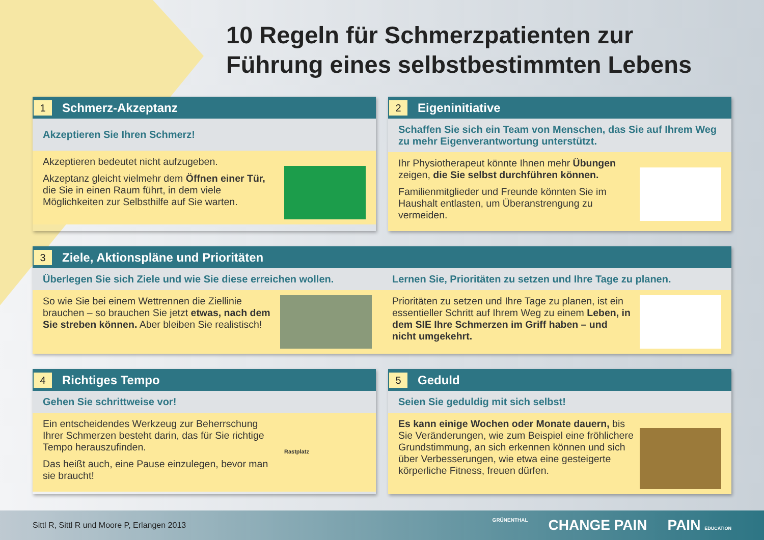10 Regeln für Schmerzpatienten zur
Führung eines selbstbestimmten Lebens
1 Schmerz-Akzeptanz
Akzeptieren Sie Ihren Schmerz!
Akzeptieren bedeutet nicht aufzugeben.
Akzeptanz gleicht vielmehr dem Öffnen einer Tür, die Sie in einen Raum führt, in dem viele Möglichkeiten zur Selbsthilfe auf Sie warten.
2 Eigeninitiative
Schaffen Sie sich ein Team von Menschen, das Sie auf Ihrem Weg zu mehr Eigenverantwortung unterstützt.
Ihr Physiotherapeut könnte Ihnen mehr Übungen zeigen, die Sie selbst durchführen können.
Familienmitglieder und Freunde könnten Sie im Haushalt entlasten, um Überanstrengung zu vermeiden.
3 Ziele, Aktionspläne und Prioritäten
Überlegen Sie sich Ziele und wie Sie diese erreichen wollen.
Lernen Sie, Prioritäten zu setzen und Ihre Tage zu planen.
So wie Sie bei einem Wettrennen die Ziellinie brauchen – so brauchen Sie jetzt etwas, nach dem Sie streben können. Aber bleiben Sie realistisch!
Prioritäten zu setzen und Ihre Tage zu planen, ist ein essentieller Schritt auf Ihrem Weg zu einem Leben, in dem SIE Ihre Schmerzen im Griff haben – und nicht umgekehrt.
4 Richtiges Tempo
Gehen Sie schrittweise vor!
Ein entscheidendes Werkzeug zur Beherrschung Ihrer Schmerzen besteht darin, das für Sie richtige Tempo herauszufinden.
Das heißt auch, eine Pause einzulegen, bevor man sie braucht!
Rastplatz
5 Geduld
Seien Sie geduldig mit sich selbst!
Es kann einige Wochen oder Monate dauern, bis Sie Veränderungen, wie zum Beispiel eine fröhlichere Grundstimmung, an sich erkennen können und sich über Verbesserungen, wie etwa eine gesteigerte körperliche Fitness, freuen dürfen.
Sittl R, Sittl R und Moore P, Erlangen 2013
GRÜNENTHAL CHANGE PAIN PAIN EDUCATION